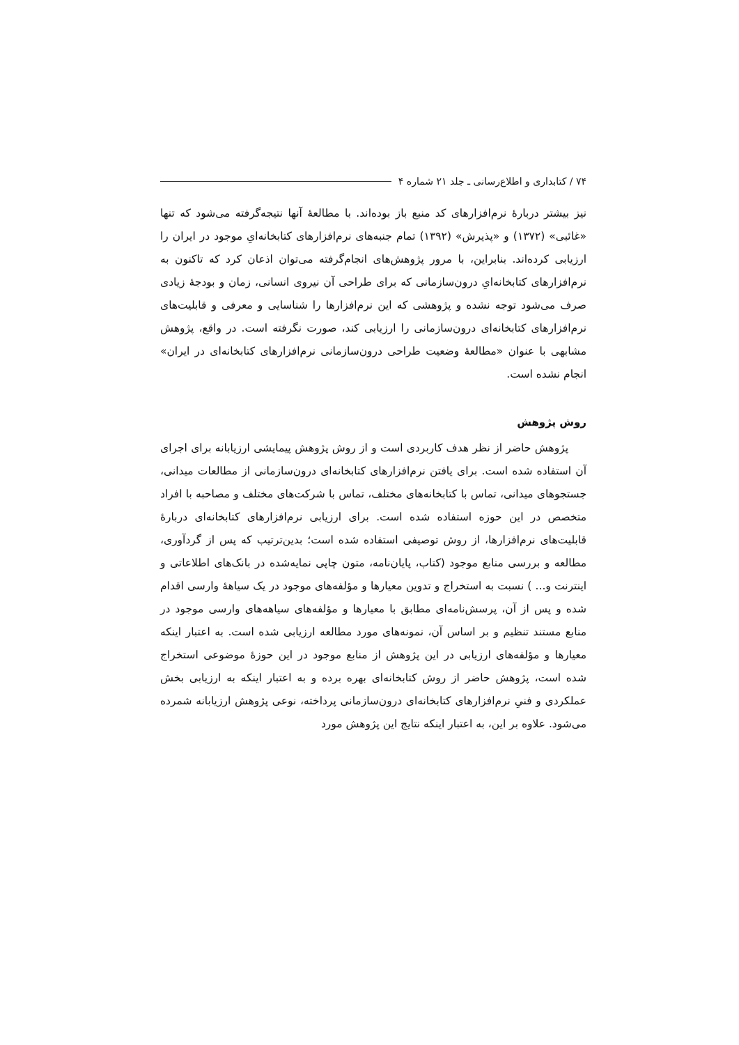۷۴ / کتابداری و اطلاع‌رسانی ـ جلد ۲۱ شماره ۴
نیز بیشتر دربارهٔ نرم‌افزارهای کد منبع باز بوده‌اند. با مطالعهٔ آنها نتیجه‌گرفته می‌شود که تنها «غائبی» (۱۳۷۲) و «پذیرش» (۱۳۹۲) تمام جنبه‌های نرم‌افزارهای کتابخانه‌ایِ موجود در ایران را ارزیابی کرده‌اند. بنابراین، با مرور پژوهش‌های انجام‌گرفته می‌توان اذعان کرد که تاکنون به نرم‌افزارهای کتابخانه‌ایِ درون‌سازمانی که برای طراحی آن نیروی انسانی، زمان و بودجهٔ زیادی صرف می‌شود توجه نشده و پژوهشی که این نرم‌افزارها را شناسایی و معرفی و قابلیت‌های نرم‌افزارهای کتابخانه‌ای درون‌سازمانی را ارزیابی کند، صورت نگرفته است. در واقع، پژوهش مشابهی با عنوان «مطالعهٔ وضعیت طراحی درون‌سازمانی نرم‌افزارهای کتابخانه‌ای در ایران» انجام نشده است.
روش پژوهش
پژوهش حاضر از نظر هدف کاربردی است و از روش پژوهش پیمایشی ارزیابانه برای اجرای آن استفاده شده است. برای یافتن نرم‌افزارهای کتابخانه‌ای درون‌سازمانی از مطالعات میدانی، جستجوهای میدانی، تماس با کتابخانه‌های مختلف، تماس با شرکت‌های مختلف و مصاحبه با افراد متخصص در این حوزه استفاده شده است. برای ارزیابی نرم‌افزارهای کتابخانه‌ای دربارهٔ قابلیت‌های نرم‌افزارها، از روش توصیفی استفاده شده است؛ بدین‌ترتیب که پس از گردآوری، مطالعه و بررسی منابع موجود (کتاب، پایان‌نامه، متون چاپی نمایه‌شده در بانک‌های اطلاعاتی و اینترنت و... ) نسبت به استخراج و تدوین معیارها و مؤلفه‌های موجود در یک سیاههٔ وارسی اقدام شده و پس از آن، پرسش‌نامه‌ای مطابق با معیارها و مؤلفه‌های سیاهه‌های وارسی موجود در منابع مستند تنظیم و بر اساس آن، نمونه‌های مورد مطالعه ارزیابی شده است. به اعتبار اینکه معیارها و مؤلفه‌های ارزیابی در این پژوهش از منابع موجود در این حوزهٔ موضوعی استخراج شده است، پژوهش حاضر از روش کتابخانه‌ای بهره برده و به اعتبار اینکه به ارزیابی بخش عملکردی و فنیِ نرم‌افزارهای کتابخانه‌ای درون‌سازمانی پرداخته، نوعی پژوهش ارزیابانه شمرده می‌شود. علاوه بر این، به اعتبار اینکه نتایج این پژوهش مورد